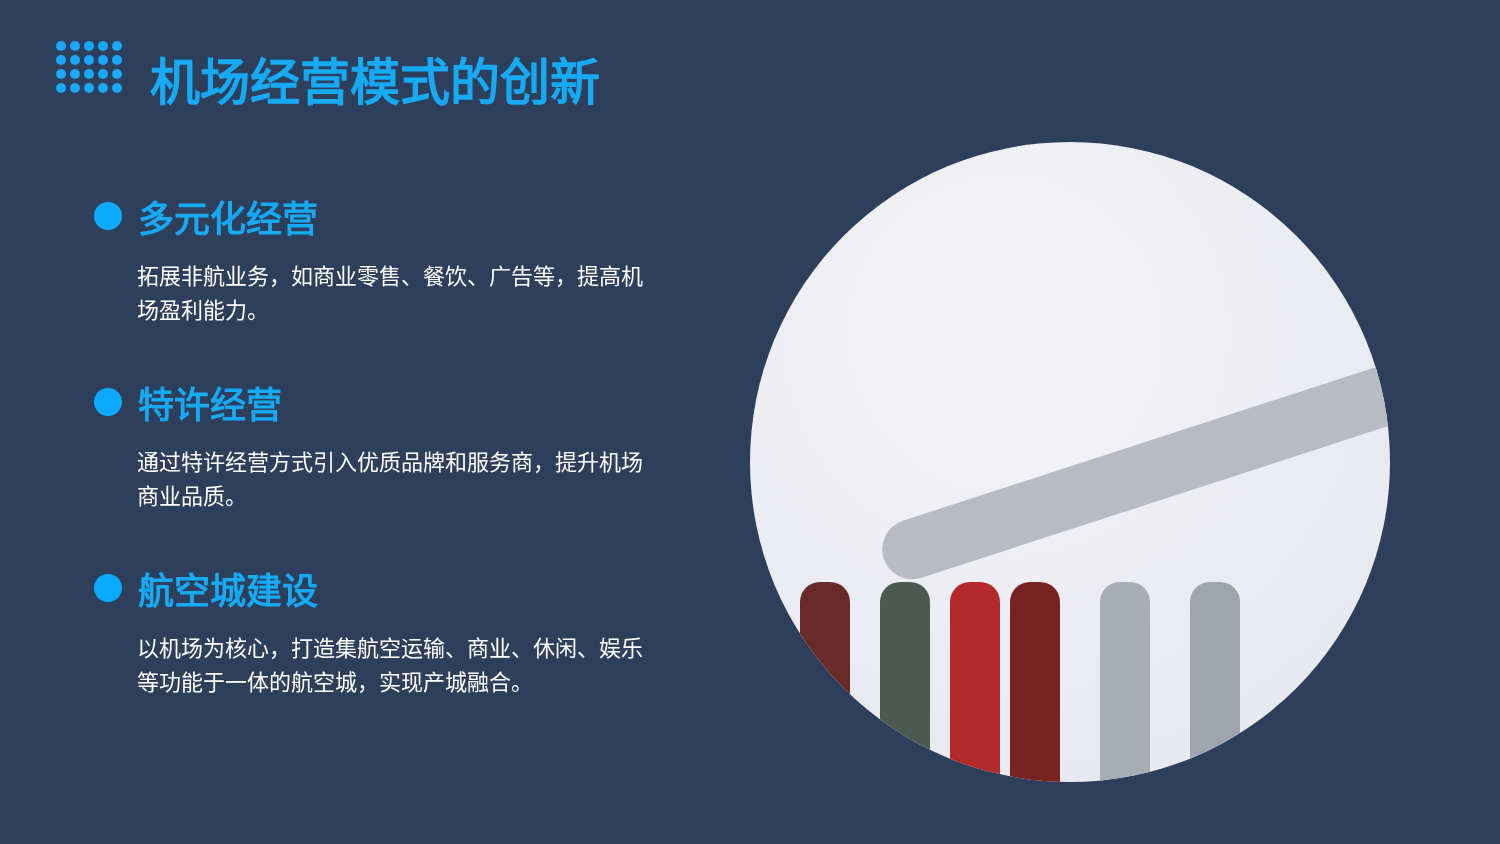机场经营模式的创新
多元化经营
拓展非航业务，如商业零售、餐饮、广告等，提高机场盈利能力。
特许经营
通过特许经营方式引入优质品牌和服务商，提升机场商业品质。
航空城建设
以机场为核心，打造集航空运输、商业、休闲、娱乐等功能于一体的航空城，实现产城融合。